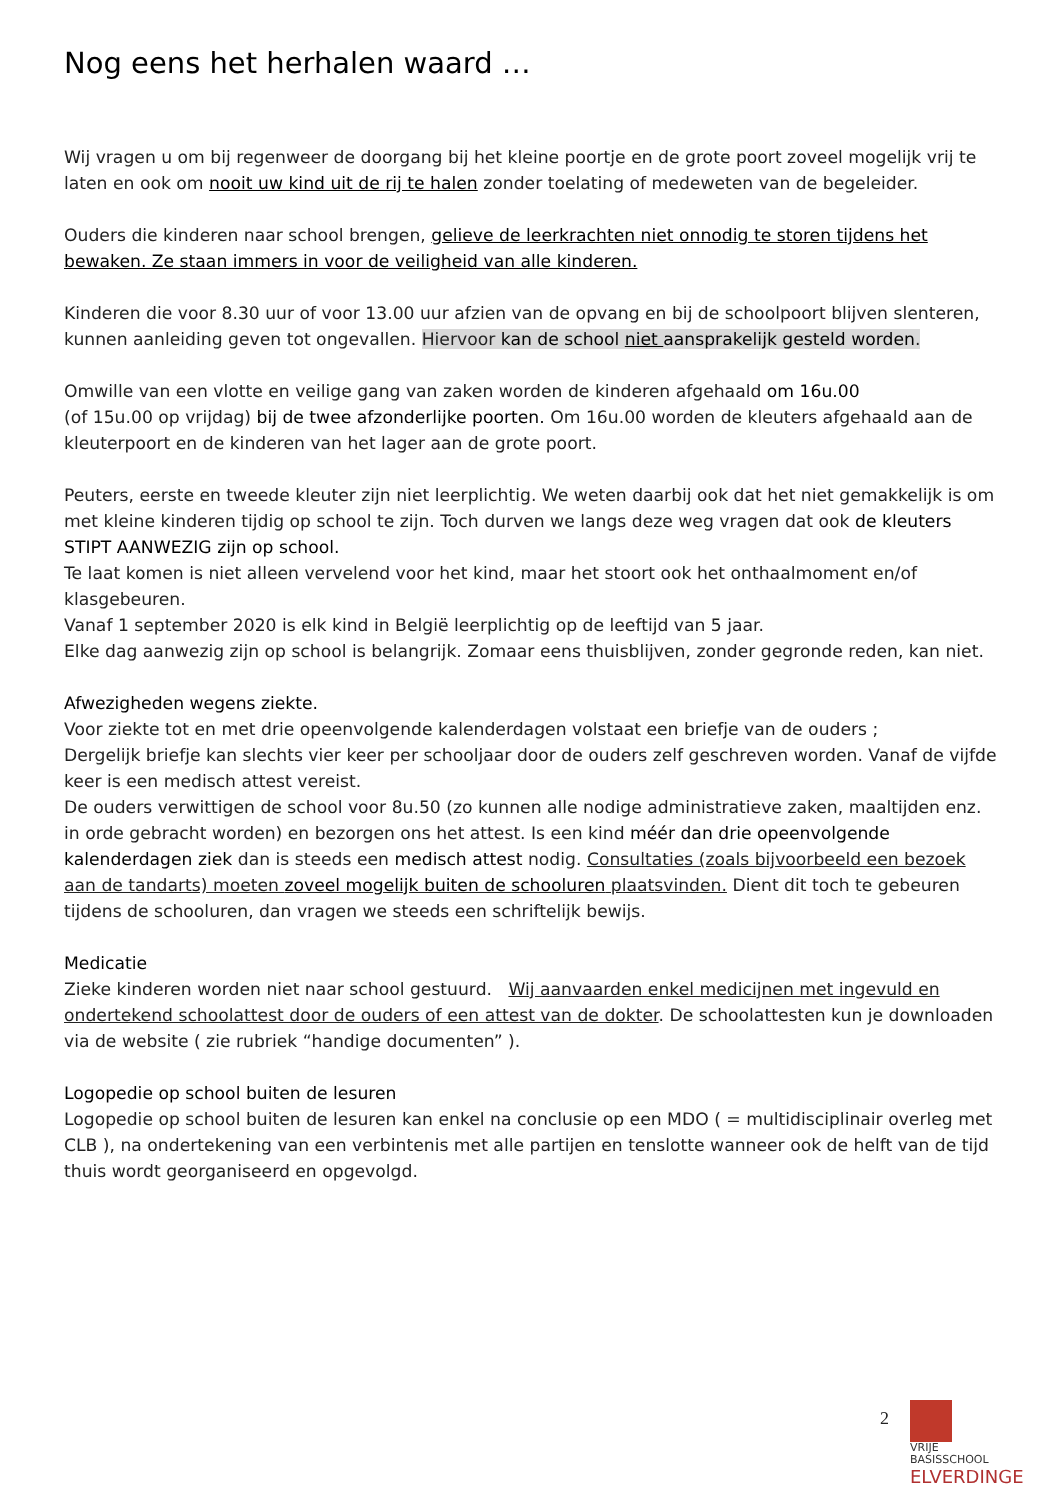Nog eens het herhalen waard …
Wij vragen u om bij regenweer de doorgang bij het kleine poortje en de grote poort zoveel mogelijk vrij te laten en ook om nooit uw kind uit de rij te halen zonder toelating of medeweten van de begeleider.
Ouders die kinderen naar school brengen, gelieve de leerkrachten niet onnodig te storen tijdens het bewaken. Ze staan immers in voor de veiligheid van alle kinderen.
Kinderen die voor 8.30 uur of voor 13.00 uur afzien van de opvang en bij de schoolpoort blijven slenteren, kunnen aanleiding geven tot ongevallen. Hiervoor kan de school niet aansprakelijk gesteld worden.
Omwille van een vlotte en veilige gang van zaken worden de kinderen afgehaald om 16u.00
(of 15u.00 op vrijdag) bij de twee afzonderlijke poorten. Om 16u.00 worden de kleuters afgehaald aan de kleuterpoort en de kinderen van het lager aan de grote poort.
Peuters, eerste en tweede kleuter zijn niet leerplichtig. We weten daarbij ook dat het niet gemakkelijk is om met kleine kinderen tijdig op school te zijn. Toch durven we langs deze weg vragen dat ook de kleuters STIPT AANWEZIG zijn op school.
Te laat komen is niet alleen vervelend voor het kind, maar het stoort ook het onthaalmoment en/of klasgebeuren.
Vanaf 1 september 2020 is elk kind in België leerplichtig op de leeftijd van 5 jaar.
Elke dag aanwezig zijn op school is belangrijk. Zomaar eens thuisblijven, zonder gegronde reden, kan niet.
Afwezigheden wegens ziekte.
Voor ziekte tot en met drie opeenvolgende kalenderdagen volstaat een briefje van de ouders ;
Dergelijk briefje kan slechts vier keer per schooljaar door de ouders zelf geschreven worden. Vanaf de vijfde keer is een medisch attest vereist.
De ouders verwittigen de school voor 8u.50 (zo kunnen alle nodige administratieve zaken, maaltijden enz. in orde gebracht worden) en bezorgen ons het attest. Is een kind méér dan drie opeenvolgende kalenderdagen ziek dan is steeds een medisch attest nodig. Consultaties (zoals bijvoorbeeld een bezoek aan de tandarts) moeten zoveel mogelijk buiten de schooluren plaatsvinden. Dient dit toch te gebeuren tijdens de schooluren, dan vragen we steeds een schriftelijk bewijs.
Medicatie
Zieke kinderen worden niet naar school gestuurd. Wij aanvaarden enkel medicijnen met ingevuld en ondertekend schoolattest door de ouders of een attest van de dokter. De schoolattesten kun je downloaden via de website ( zie rubriek “handige documenten” ).
Logopedie op school buiten de lesuren
Logopedie op school buiten de lesuren kan enkel na conclusie op een MDO ( = multidisciplinair overleg met CLB ), na ondertekening van een verbintenis met alle partijen en tenslotte wanneer ook de helft van de tijd thuis wordt georganiseerd en opgevolgd.
2
VRIJE
BASISSCHOOL
ELVERDINGE